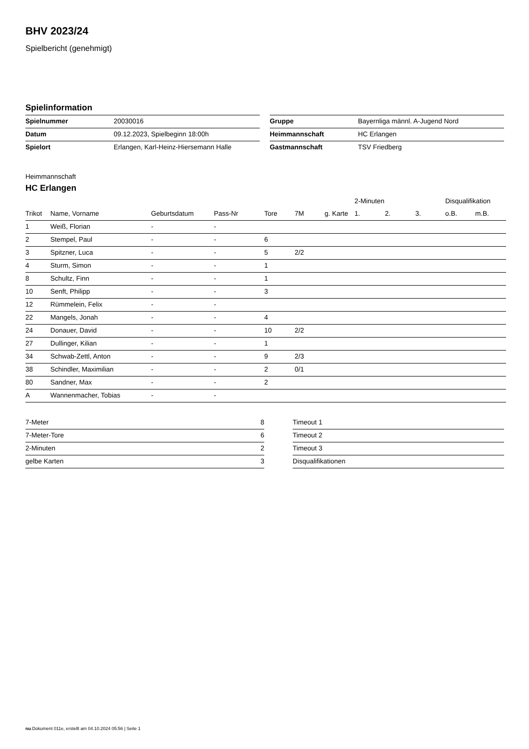BHV 2023/24
Spielbericht (genehmigt)
Spielinformation
| Spielnummer | 20030016 |
| Datum | 09.12.2023, Spielbeginn 18:00h |
| Spielort | Erlangen, Karl-Heinz-Hiersemann Halle |
| Gruppe | Bayernliga männl. A-Jugend Nord |
| Heimmannschaft | HC Erlangen |
| Gastmannschaft | TSV Friedberg |
Heimmannschaft
HC Erlangen
| | | | | | | | 2-Minuten | | | Disqualifikation | |
| --- | --- | --- | --- | --- | --- | --- | --- | --- | --- | --- | --- |
| Trikot | Name, Vorname | Geburtsdatum | Pass-Nr | Tore | 7M | g. Karte | 1. | 2. | 3. | o.B. | m.B. |
| 1 | Weiß, Florian | - | - | | | | | | | | |
| 2 | Stempel, Paul | - | - | 6 | | | | | | | |
| 3 | Spitzner, Luca | - | - | 5 | 2/2 | | | | | | |
| 4 | Sturm, Simon | - | - | 1 | | | | | | | |
| 8 | Schultz, Finn | - | - | 1 | | | | | | | |
| 10 | Senft, Philipp | - | - | 3 | | | | | | | |
| 12 | Rümmelein, Felix | - | - | | | | | | | | |
| 22 | Mangels, Jonah | - | - | 4 | | | | | | | |
| 24 | Donauer, David | - | - | 10 | 2/2 | | | | | | |
| 27 | Dullinger, Kilian | - | - | 1 | | | | | | | |
| 34 | Schwab-Zettl, Anton | - | - | 9 | 2/3 | | | | | | |
| 38 | Schindler, Maximilian | - | - | 2 | 0/1 | | | | | | |
| 80 | Sandner, Max | - | - | 2 | | | | | | | |
| A | Wannenmacher, Tobias | - | - | | | | | | | | |
| 7-Meter | 8 |
| 7-Meter-Tore | 6 |
| 2-Minuten | 2 |
| gelbe Karten | 3 |
| Timeout 1 |
| Timeout 2 |
| Timeout 3 |
| Disqualifikationen |
nu.Dokument 011e, erstellt am 04.10.2024 05:56 | Seite 1